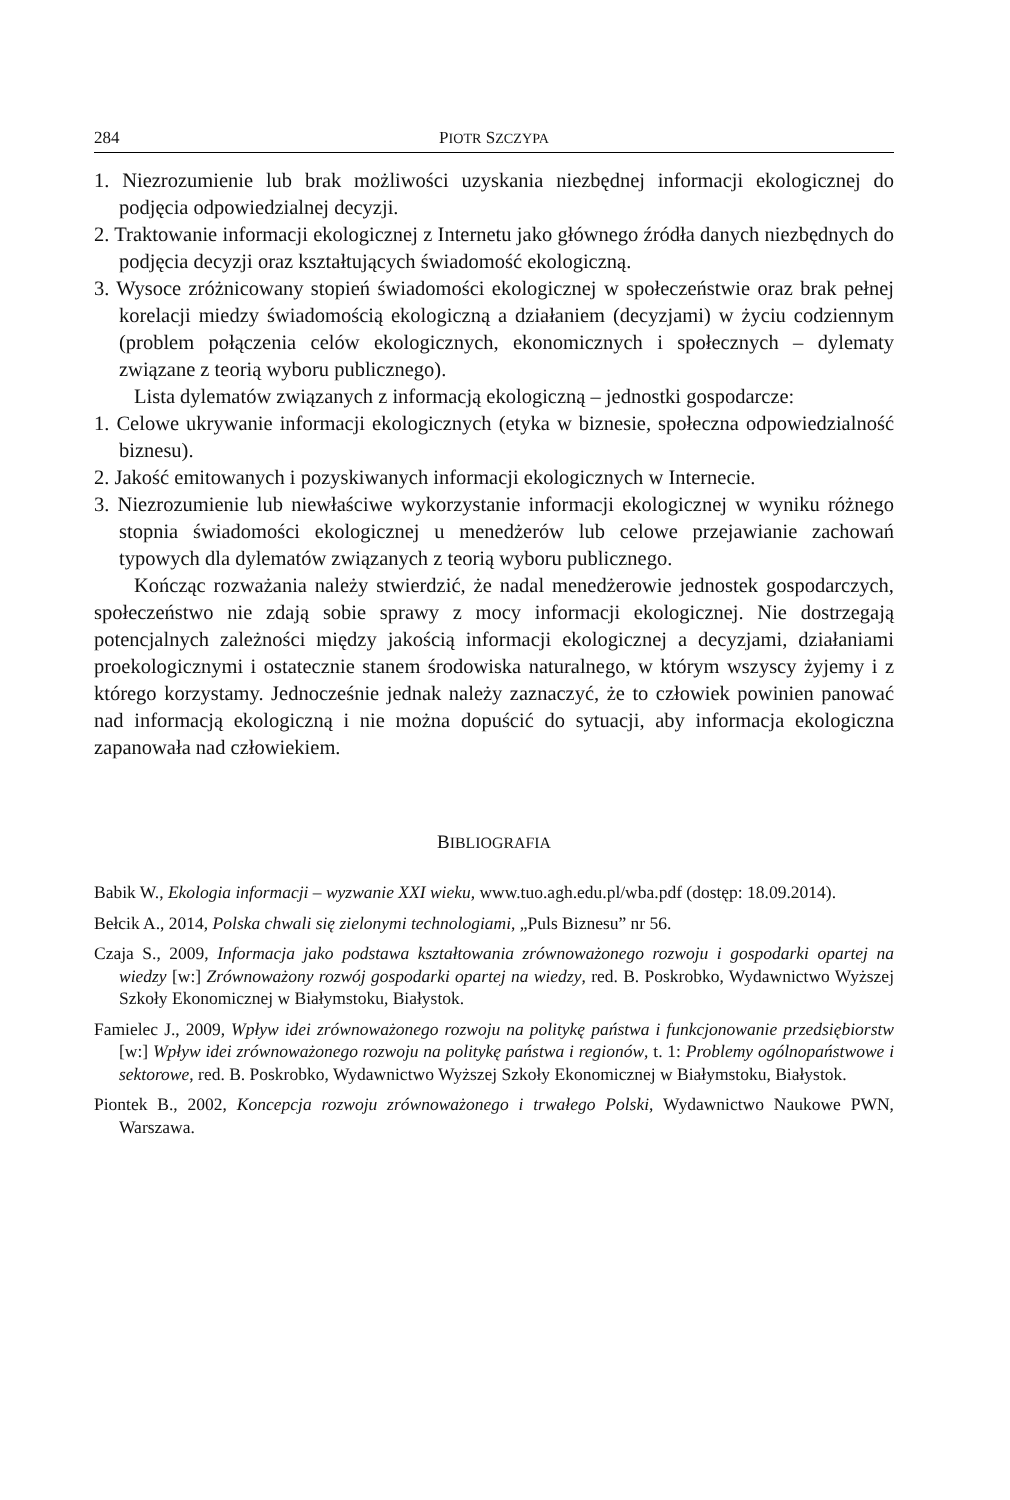284 PIOTR SZCZYPA
1. Niezrozumienie lub brak możliwości uzyskania niezbędnej informacji ekologicznej do podjęcia odpowiedzialnej decyzji.
2. Traktowanie informacji ekologicznej z Internetu jako głównego źródła danych niezbędnych do podjęcia decyzji oraz kształtujących świadomość ekologiczną.
3. Wysoce zróżnicowany stopień świadomości ekologicznej w społeczeństwie oraz brak pełnej korelacji miedzy świadomością ekologiczną a działaniem (decyzjami) w życiu codziennym (problem połączenia celów ekologicznych, ekonomicznych i społecznych – dylematy związane z teorią wyboru publicznego).
Lista dylematów związanych z informacją ekologiczną – jednostki gospodarcze:
1. Celowe ukrywanie informacji ekologicznych (etyka w biznesie, społeczna odpowiedzialność biznesu).
2. Jakość emitowanych i pozyskiwanych informacji ekologicznych w Internecie.
3. Niezrozumienie lub niewłaściwe wykorzystanie informacji ekologicznej w wyniku różnego stopnia świadomości ekologicznej u menedżerów lub celowe przejawianie zachowań typowych dla dylematów związanych z teorią wyboru publicznego.
Kończąc rozważania należy stwierdzić, że nadal menedżerowie jednostek gospodarczych, społeczeństwo nie zdają sobie sprawy z mocy informacji ekologicznej. Nie dostrzegają potencjalnych zależności między jakością informacji ekologicznej a decyzjami, działaniami proekologicznymi i ostatecznie stanem środowiska naturalnego, w którym wszyscy żyjemy i z którego korzystamy. Jednocześnie jednak należy zaznaczyć, że to człowiek powinien panować nad informacją ekologiczną i nie można dopuścić do sytuacji, aby informacja ekologiczna zapanowała nad człowiekiem.
BIBLIOGRAFIA
Babik W., Ekologia informacji – wyzwanie XXI wieku, www.tuo.agh.edu.pl/wba.pdf (dostęp: 18.09.2014).
Bełcik A., 2014, Polska chwali się zielonymi technologiami, „Puls Biznesu” nr 56.
Czaja S., 2009, Informacja jako podstawa kształtowania zrównoważonego rozwoju i gospodarki opartej na wiedzy [w:] Zrównoważony rozwój gospodarki opartej na wiedzy, red. B. Poskrobko, Wydawnictwo Wyższej Szkoły Ekonomicznej w Białymstoku, Białystok.
Famielec J., 2009, Wpływ idei zrównoważonego rozwoju na politykę państwa i funkcjonowanie przedsiębiorstw [w:] Wpływ idei zrównoważonego rozwoju na politykę państwa i regionów, t. 1: Problemy ogólnopaństwowe i sektorowe, red. B. Poskrobko, Wydawnictwo Wyższej Szkoły Ekonomicznej w Białymstoku, Białystok.
Piontek B., 2002, Koncepcja rozwoju zrównoważonego i trwałego Polski, Wydawnictwo Naukowe PWN, Warszawa.